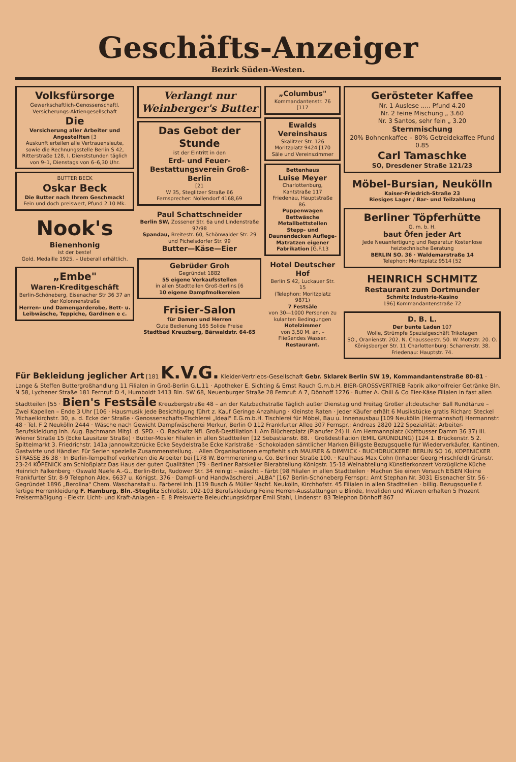Geschäfts-Anzeiger
Bezirk Süden-Westen.
Volksfürsorge
Gewerkschaftlich-Genossenschaftl. Versicherungs-Aktiengesellschaft
Die
Versicherung aller Arbeiter und Angestellten [3
Auskunft erteilen alle Vertrauensleute, sowie die Rechnungsstelle Berlin S 42, Ritterstraße 128, I. Dienststunden täglich von 9–1, Dienstags von 6–6,30 Uhr.
BUTTER BECK
Oskar Beck
Die Butter nach Ihrem Geschmack!
Fein und doch preiswert, Pfund 2.10 Mk.
Nook's
Bienenhonig
ist der beste!
Gold. Medaille 1925. – Ueberall erhältlich.
„Embe"
Waren-Kreditgeschäft
Berlin-Schöneberg, Eisenacher Str 36 37 an der Kolonnenstraße
Herren- und Damengarderobe, Bett- u. Leibwäsche, Teppiche, Gardinen e c.
Verlangt nur Weinberger's Butter
Das Gebot der Stunde
ist der Eintritt in den
Erd- und Feuer-Bestattungsverein Groß-Berlin
[21
W 35, Steglitzer Straße 66
Fernsprecher: Nollendorf 4168,69
Paul Schattschneider
Berlin SW, Zossener Str. 6a und Lindenstraße 97/98
Spandau, Breitestr. 60, Schönwalder Str. 29 und Pichelsdorfer Str. 99
Butter—Käse—Eier
Gebrüder Groh
Gegründet 1882
55 eigene Verkaufsstellen
in allen Stadtteilen Groß-Berlins [6
10 eigene Dampfmolkereien
Frisier-Salon
für Damen und Herren
Gute Bedienung 165 Solide Preise
Stadtbad Kreuzberg, Bärwaldstr. 64-65
„Columbus"
Kommandantenstr. 76 [117
Ewalds Vereinshaus
Skalitzer Str. 126
Moritzplatz 9424 [170
Säle und Vereinszimmer
Bettenhaus
Luise Meyer
Charlottenburg, Kantstraße 117
Friedenau, Hauptstraße 86.
Puppenwagen Bettwäsche Metallbettstellen Stepp- und Daunendecken Auflege-Matratzen eigener Fabrikation [G.F.13
Hotel Deutscher Hof
Berlin S 42, Luckauer Str. 15
(Telephon: Moritzplatz 9871)
7 Festsäle
von 30—1000 Personen zu kulanten Bedingungen
Hotelzimmer
von 3,50 M. an. – Fließendes Wasser.
Restaurant.
Gerösteter Kaffee
Nr. 1 Auslese ..... Pfund 4.20
Nr. 2 feine Mischung „ 3.60
Nr. 3 Santos, sehr fein „ 3.20
Sternmischung
20% Bohnenkaffee – 80% Getreidekaffee Pfund 0.85
Carl Tamaschke
SO, Dresdener Straße 121/23
Möbel-Bursian, Neukölln
Kaiser-Friedrich-Straße 23
Riesiges Lager / Bar- und Teilzahlung
Berliner Töpferhütte
G. m. b. H.
baut Öfen jeder Art
Jede Neuanfertigung und Reparatur Kostenlose heiztechnische Beratung
BERLIN SO. 36 · Waldemarstraße 14
Telephon: Moritzplatz 9514 [52
HEINRICH SCHMITZ
Restaurant zum Dortmunder
Schmitz Industrie-Kasino
196] Kommandantenstraße 72
D. B. L.
Der bunte Laden 107
Wolle, Strümpfe Spezialgeschäft Trikotagen
SO., Oranienstr. 202. N. Chausseestr. 50. W. Motzstr. 20. O. Königsberger Str. 11 Charlottenburg: Scharrenstr. 38. Friedenau: Hauptstr. 74.
Für Bekleidung jeglicher Art [181 K.V.G. Kleider-Vertriebs-Gesellschaft Gebr. Sklarek Berlin SW 19, Kommandantenstraße 80-81 · Lange & Steffen Buttergroßhandlung 11 Filialen in Groß-Berlin G.L.11 · Apotheker E. Sichting & Ernst Rauch G.m.b.H. BIER-GROSSVERTRIEB Fabrik alkoholfreier Getränke Bln. N 58, Lychener Straße 181 Fernruf: D 4, Humboldt 1413 Bln. SW 68, Neuenburger Straße 28 Fernruf: A 7, Dönhoff 1276 · Butter A. Chill & Co Eier-Käse Filialen in fast allen Stadtteilen [55 · Bien's Festsäle Kreuzbergstraße 48 – an der Katzbachstraße Täglich außer Dienstag und Freitag Großer altdeutscher Ball Rundtänze – Zwei Kapellen – Ende 3 Uhr [106 · Hausmusik Jede Besichtigung führt z. Kauf Geringe Anzahlung · Kleinste Raten · Jeder Käufer erhält 6 Musikstücke gratis Richard Steckel Michaelkirchstr. 30, a. d. Ecke der Straße · Genossenschafts-Tischlerei „Ideal" E.G.m.b.H. Tischlerei für Möbel, Bau u. Innenausbau [109 Neukölln (Hermannshof) Hermannstr. 48 · Tel. F 2 Neukölln 2444 · Wäsche nach Gewicht Dampfwäscherei Merkur, Berlin O 112 Frankfurter Allee 307 Fernspr.: Andreas 2820 122 Spezialität: Arbeiter-Berufskleidung Inh. Aug. Bachmann Mitgl. d. SPD. · O. Rackwitz Nfl. Groß-Destillation I. Am Blücherplatz (Planufer 24) II. Am Hermannplatz (Kottbusser Damm 36 37) III. Wiener Straße 15 (Ecke Lausitzer Straße) · Butter-Mosler Filialen in allen Stadtteilen [12 Sebastianstr. 88. · Großdestillation (EMIL GRÜNDLING) [124 1. Brückenstr. 5 2. Spittelmarkt 3. Friedrichstr. 141a Jannowitzbrücke Ecke Seydelstraße Ecke Karlstraße · Schokoladen sämtlicher Marken Billigste Bezugsquelle für Wiederverkäufer, Kantinen, Gastwirte und Händler. Für Serien spezielle Zusammenstellung. · Allen Organisationen empfiehlt sich MAURER & DIMMICK · BUCHDRUCKEREI BERLIN SO 16, KOPENICKER STRASSE 36 38 · In Berlin-Tempelhof verkehren die Arbeiter bei [178 W. Bommerening u. Co. Berliner Straße 100. · Kaufhaus Max Cohn (Inhaber Georg Hirschfeld) Grünstr. 23-24 KÖPENICK am Schloßplatz Das Haus der guten Qualitäten [79 · Berliner Ratskeller Bierabteilung Königstr. 15-18 Weinabteilung Künstlerkonzert Vorzügliche Küche Heinrich Falkenberg · Oswald Naefe A.-G., Berlin-Britz, Rudower Str. 34 reinigt – wäscht – färbt [98 Filialen in allen Stadtteilen · Machen Sie einen Versuch EISEN Kleine Frankfurter Str. 8-9 Telephon Alex. 6637 u. Königst. 376 · Dampf- und Handwäscherei „ALBA" [167 Berlin-Schöneberg Fernspr.: Amt Stephan Nr. 3031 Eisenacher Str. 56 · Gegründet 1896 „Berolina" Chem. Waschanstalt u. Färberei Inh. [119 Busch & Müller Nachf. Neukölln, Kirchhofstr. 45 Filialen in allen Stadtteilen · billig. Bezugsquelle f. fertige Herrenkleidung F. Hamburg, Bln.-Steglitz Schloßstr. 102-103 Berufskleidung Feine Herren-Ausstattungen u Blinde, Invaliden und Witwen erhalten 5 Prozent Preisermäßigung · Elektr. Licht- und Kraft-Anlagen – E. 8 Preiswerte Beleuchtungskörper Emil Stahl, Lindenstr. 83 Telephon Dönhoff 867